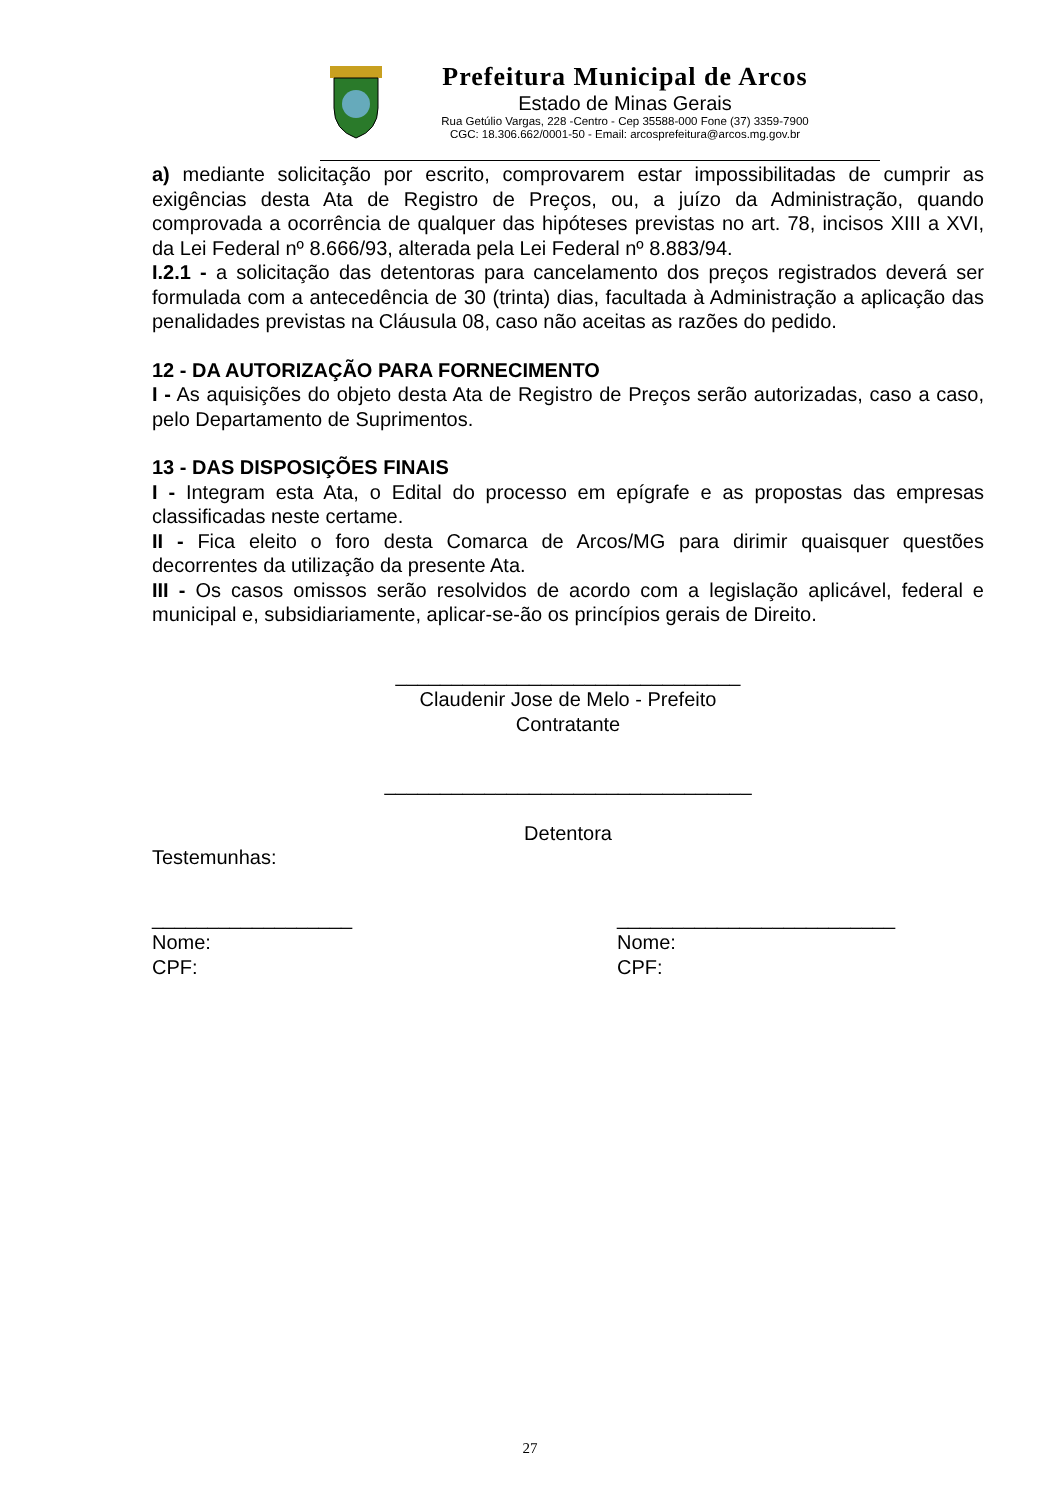Prefeitura Municipal de Arcos
Estado de Minas Gerais
Rua Getúlio Vargas, 228 -Centro - Cep 35588-000 Fone (37) 3359-7900
CGC: 18.306.662/0001-50 - Email: arcosprefeitura@arcos.mg.gov.br
a) mediante solicitação por escrito, comprovarem estar impossibilitadas de cumprir as exigências desta Ata de Registro de Preços, ou, a juízo da Administração, quando comprovada a ocorrência de qualquer das hipóteses previstas no art. 78, incisos XIII a XVI, da Lei Federal nº 8.666/93, alterada pela Lei Federal nº 8.883/94.
I.2.1 - a solicitação das detentoras para cancelamento dos preços registrados deverá ser formulada com a antecedência de 30 (trinta) dias, facultada à Administração a aplicação das penalidades previstas na Cláusula 08, caso não aceitas as razões do pedido.
12 - DA AUTORIZAÇÃO PARA FORNECIMENTO
I - As aquisições do objeto desta Ata de Registro de Preços serão autorizadas, caso a caso, pelo Departamento de Suprimentos.
13 - DAS DISPOSIÇÕES FINAIS
I - Integram esta Ata, o Edital do processo em epígrafe e as propostas das empresas classificadas neste certame.
II - Fica eleito o foro desta Comarca de Arcos/MG para dirimir quaisquer questões decorrentes da utilização da presente Ata.
III - Os casos omissos serão resolvidos de acordo com a legislação aplicável, federal e municipal e, subsidiariamente, aplicar-se-ão os princípios gerais de Direito.
_______________________________
Claudenir Jose de Melo - Prefeito
Contratante
_________________________________
Detentora
Testemunhas:
__________________
Nome:
CPF:
_________________________
Nome:
CPF:
27